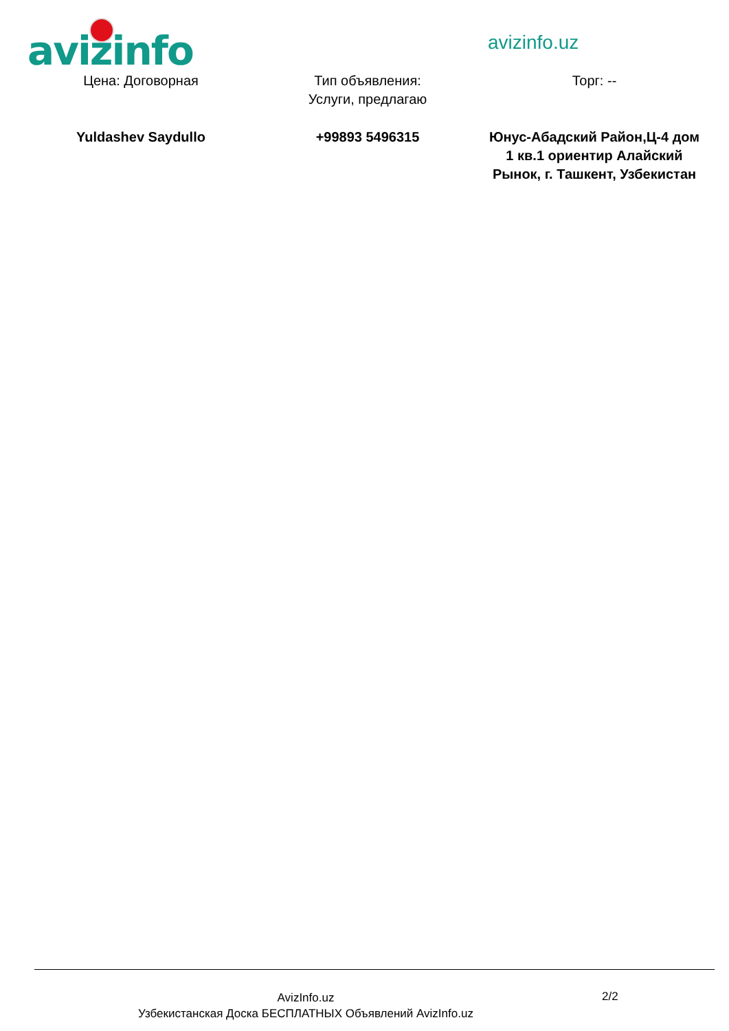avizinfo avizinfo.uz
| Цена: Договорная | Тип объявления: Услуги, предлагаю | Торг: -- |
| Yuldashev Saydullo | +99893 5496315 | Юнус-Абадский Район,Ц-4 дом 1 кв.1 ориентир Алайский Рынок, г. Ташкент, Узбекистан |
AvizInfo.uz
Узбекистанская Доска БЕСПЛАТНЫХ Объявлений AvizInfo.uz
2/2